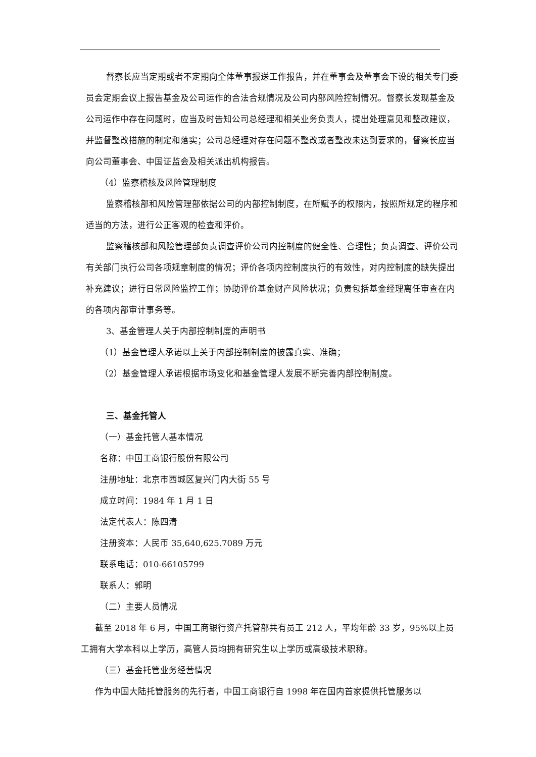督察长应当定期或者不定期向全体董事报送工作报告，并在董事会及董事会下设的相关专门委员会定期会议上报告基金及公司运作的合法合规情况及公司内部风险控制情况。督察长发现基金及公司运作中存在问题时，应当及时告知公司总经理和相关业务负责人，提出处理意见和整改建议，并监督整改措施的制定和落实；公司总经理对存在问题不整改或者整改未达到要求的，督察长应当向公司董事会、中国证监会及相关派出机构报告。
（4）监察稽核及风险管理制度
监察稽核部和风险管理部依据公司的内部控制制度，在所赋予的权限内，按照所规定的程序和适当的方法，进行公正客观的检查和评价。
监察稽核部和风险管理部负责调查评价公司内控制度的健全性、合理性；负责调查、评价公司有关部门执行公司各项规章制度的情况；评价各项内控制度执行的有效性，对内控制度的缺失提出补充建议；进行日常风险监控工作；协助评价基金财产风险状况；负责包括基金经理离任审查在内的各项内部审计事务等。
3、基金管理人关于内部控制制度的声明书
（1）基金管理人承诺以上关于内部控制制度的披露真实、准确；
（2）基金管理人承诺根据市场变化和基金管理人发展不断完善内部控制制度。
三、基金托管人
（一）基金托管人基本情况
名称：中国工商银行股份有限公司
注册地址：北京市西城区复兴门内大街 55 号
成立时间：1984 年 1 月 1 日
法定代表人：陈四清
注册资本：人民币 35,640,625.7089 万元
联系电话：010-66105799
联系人：郭明
（二）主要人员情况
截至 2018 年 6 月，中国工商银行资产托管部共有员工 212 人，平均年龄 33 岁，95%以上员工拥有大学本科以上学历，高管人员均拥有研究生以上学历或高级技术职称。
（三）基金托管业务经营情况
作为中国大陆托管服务的先行者，中国工商银行自 1998 年在国内首家提供托管服务以